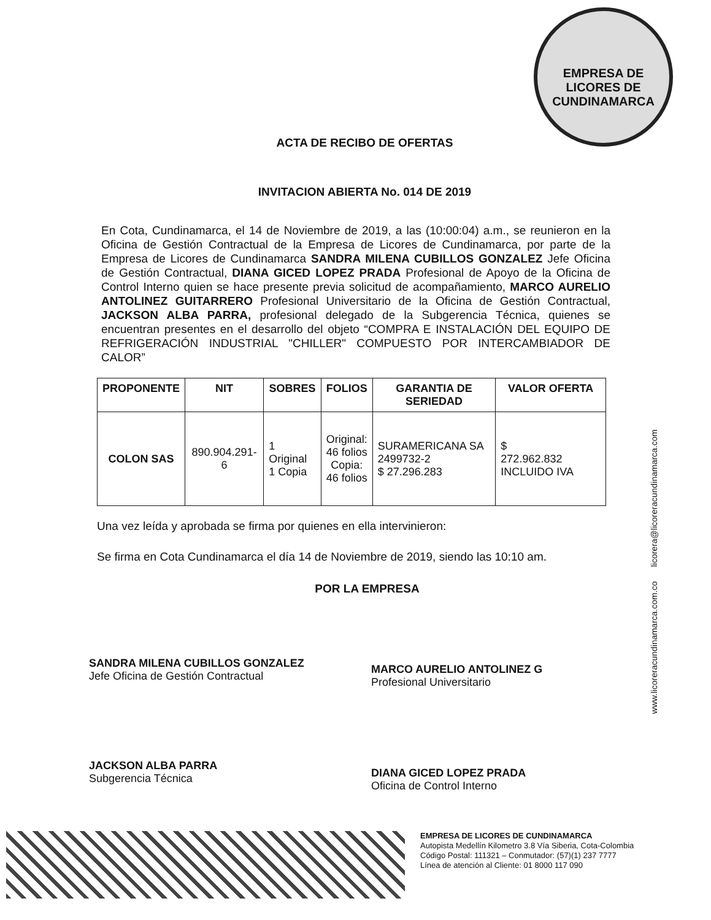EMPRESA DE LICORES DE CUNDINAMARCA
ACTA DE RECIBO DE OFERTAS
INVITACION ABIERTA No. 014 DE 2019
En Cota, Cundinamarca, el 14 de Noviembre de 2019, a las (10:00:04) a.m., se reunieron en la Oficina de Gestión Contractual de la Empresa de Licores de Cundinamarca, por parte de la Empresa de Licores de Cundinamarca SANDRA MILENA CUBILLOS GONZALEZ Jefe Oficina de Gestión Contractual, DIANA GICED LOPEZ PRADA Profesional de Apoyo de la Oficina de Control Interno quien se hace presente previa solicitud de acompañamiento, MARCO AURELIO ANTOLINEZ GUITARRERO Profesional Universitario de la Oficina de Gestión Contractual, JACKSON ALBA PARRA, profesional delegado de la Subgerencia Técnica, quienes se encuentran presentes en el desarrollo del objeto “COMPRA E INSTALACIÓN DEL EQUIPO DE REFRIGERACIÓN INDUSTRIAL "CHILLER" COMPUESTO POR INTERCAMBIADOR DE CALOR”
| PROPONENTE | NIT | SOBRES | FOLIOS | GARANTIA DE SERIEDAD | VALOR OFERTA |
| --- | --- | --- | --- | --- | --- |
| COLON SAS | 890.904.291-6 | 1 Original 1 Copia | Original: 46 folios Copia: 46 folios | SURAMERICANA SA 2499732-2 $ 27.296.283 | $ 272.962.832 INCLUIDO IVA |
Una vez leída y aprobada se firma por quienes en ella intervinieron:
Se firma en Cota Cundinamarca el día 14 de Noviembre de 2019, siendo las 10:10 am.
POR LA EMPRESA
SANDRA MILENA CUBILLOS GONZALEZ
Jefe Oficina de Gestión Contractual
MARCO AURELIO ANTOLINEZ G
Profesional Universitario
JACKSON ALBA PARRA
Subgerencia Técnica
DIANA GICED LOPEZ PRADA
Oficina de Control Interno
www.licoreracundinamarca.com.co licorera@licoreracundinamarca.com
EMPRESA DE LICORES DE CUNDINAMARCA
Autopista Medellín Kilometro 3.8 Vía Siberia, Cota-Colombia
Código Postal: 111321 – Conmutador: (57)(1) 237 7777
Línea de atención al Cliente: 01 8000 117 090